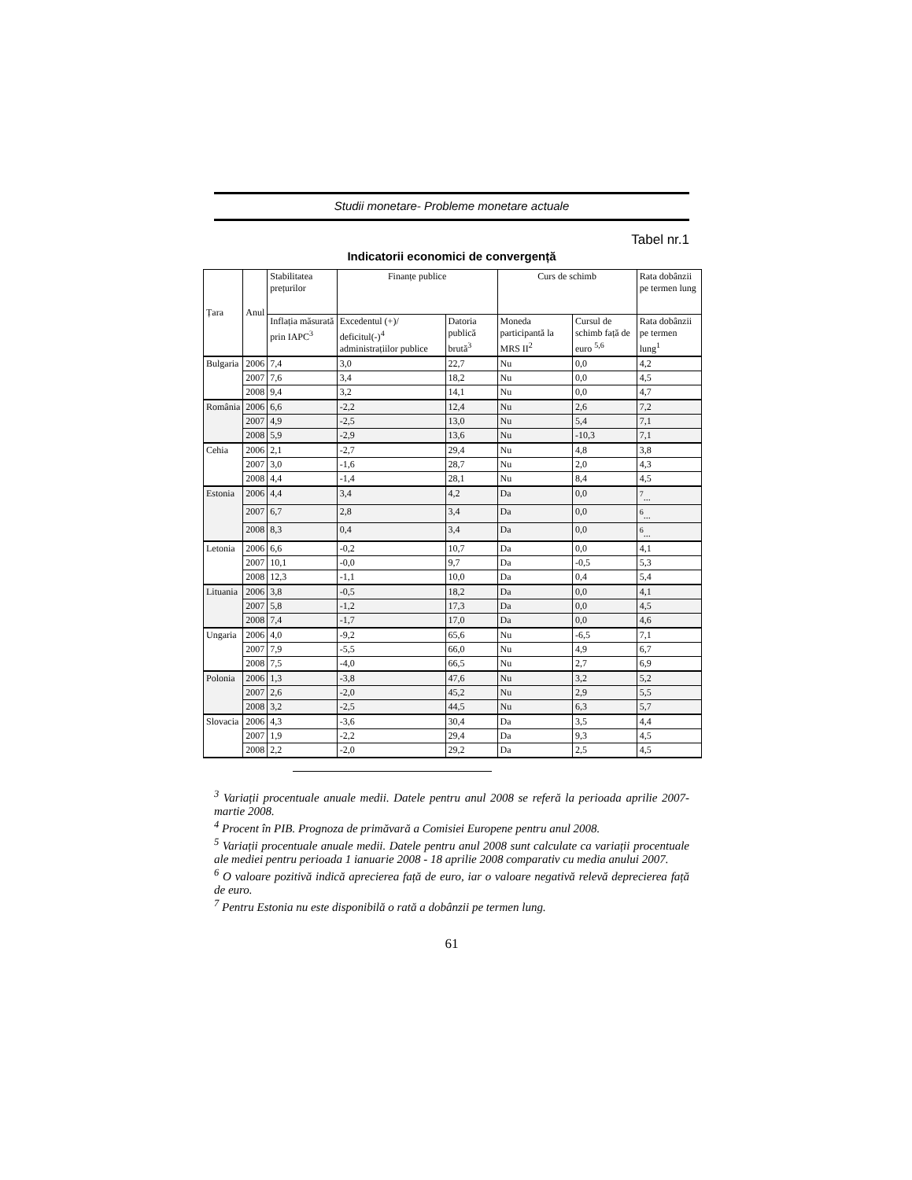Studii monetare- Probleme monetare actuale
Tabel nr.1
Indicatorii economici de convergență
| Țara | Anul | Stabilitatea prețurilor | Finanțe publice | | Curs de schimb | | Rata dobânzii pe termen lung |
| --- | --- | --- | --- | --- | --- | --- | --- |
| | | Inflația măsurată prin IAPC<sup>3</sup> | Excedentul (+)/ deficitul(-)<sup>4</sup> administrațiilor publice | Datoria publică brută<sup>3</sup> | Moneda participantă la MRS II<sup>2</sup> | Cursul de schimb față de euro <sup>5,6</sup> | Rata dobânzii pe termen lung<sup>1</sup> |
| Bulgaria | 2006 | 7,4 | 3,0 | 22,7 | Nu | 0,0 | 4,2 |
| | 2007 | 7,6 | 3,4 | 18,2 | Nu | 0,0 | 4,5 |
| | 2008 | 9,4 | 3,2 | 14,1 | Nu | 0,0 | 4,7 |
| România | 2006 | 6,6 | -2,2 | 12,4 | Nu | 2,6 | 7,2 |
| | 2007 | 4,9 | -2,5 | 13,0 | Nu | 5,4 | 7,1 |
| | 2008 | 5,9 | -2,9 | 13,6 | Nu | -10,3 | 7,1 |
| Cehia | 2006 | 2,1 | -2,7 | 29,4 | Nu | 4,8 | 3,8 |
| | 2007 | 3,0 | -1,6 | 28,7 | Nu | 2,0 | 4,3 |
| | 2008 | 4,4 | -1,4 | 28,1 | Nu | 8,4 | 4,5 |
| Estonia | 2006 | 4,4 | 3,4 | 4,2 | Da | 0,0 | <sup>7</sup>... |
| | 2007 | 6,7 | 2,8 | 3,4 | Da | 0,0 | <sup>6</sup>... |
| | 2008 | 8,3 | 0,4 | 3,4 | Da | 0,0 | <sup>6</sup>... |
| Letonia | 2006 | 6,6 | -0,2 | 10,7 | Da | 0,0 | 4,1 |
| | 2007 | 10,1 | -0,0 | 9,7 | Da | -0,5 | 5,3 |
| | 2008 | 12,3 | -1,1 | 10,0 | Da | 0,4 | 5,4 |
| Lituania | 2006 | 3,8 | -0,5 | 18,2 | Da | 0,0 | 4,1 |
| | 2007 | 5,8 | -1,2 | 17,3 | Da | 0,0 | 4,5 |
| | 2008 | 7,4 | -1,7 | 17,0 | Da | 0,0 | 4,6 |
| Ungaria | 2006 | 4,0 | -9,2 | 65,6 | Nu | -6,5 | 7,1 |
| | 2007 | 7,9 | -5,5 | 66,0 | Nu | 4,9 | 6,7 |
| | 2008 | 7,5 | -4,0 | 66,5 | Nu | 2,7 | 6,9 |
| Polonia | 2006 | 1,3 | -3,8 | 47,6 | Nu | 3,2 | 5,2 |
| | 2007 | 2,6 | -2,0 | 45,2 | Nu | 2,9 | 5,5 |
| | 2008 | 3,2 | -2,5 | 44,5 | Nu | 6,3 | 5,7 |
| Slovacia | 2006 | 4,3 | -3,6 | 30,4 | Da | 3,5 | 4,4 |
| | 2007 | 1,9 | -2,2 | 29,4 | Da | 9,3 | 4,5 |
| | 2008 | 2,2 | -2,0 | 29,2 | Da | 2,5 | 4,5 |
<sup>3</sup> Variații procentuale anuale medii. Datele pentru anul 2008 se referă la perioada aprilie 2007-martie 2008.
<sup>4</sup> Procent în PIB. Prognoza de primăvară a Comisiei Europene pentru anul 2008.
<sup>5</sup> Variații procentuale anuale medii. Datele pentru anul 2008 sunt calculate ca variații procentuale ale mediei pentru perioada 1 ianuarie 2008 - 18 aprilie 2008 comparativ cu media anului 2007.
<sup>6</sup> O valoare pozitivă indică aprecierea față de euro, iar o valoare negativă relevă deprecierea față de euro.
<sup>7</sup> Pentru Estonia nu este disponibilă o rată a dobânzii pe termen lung.
61